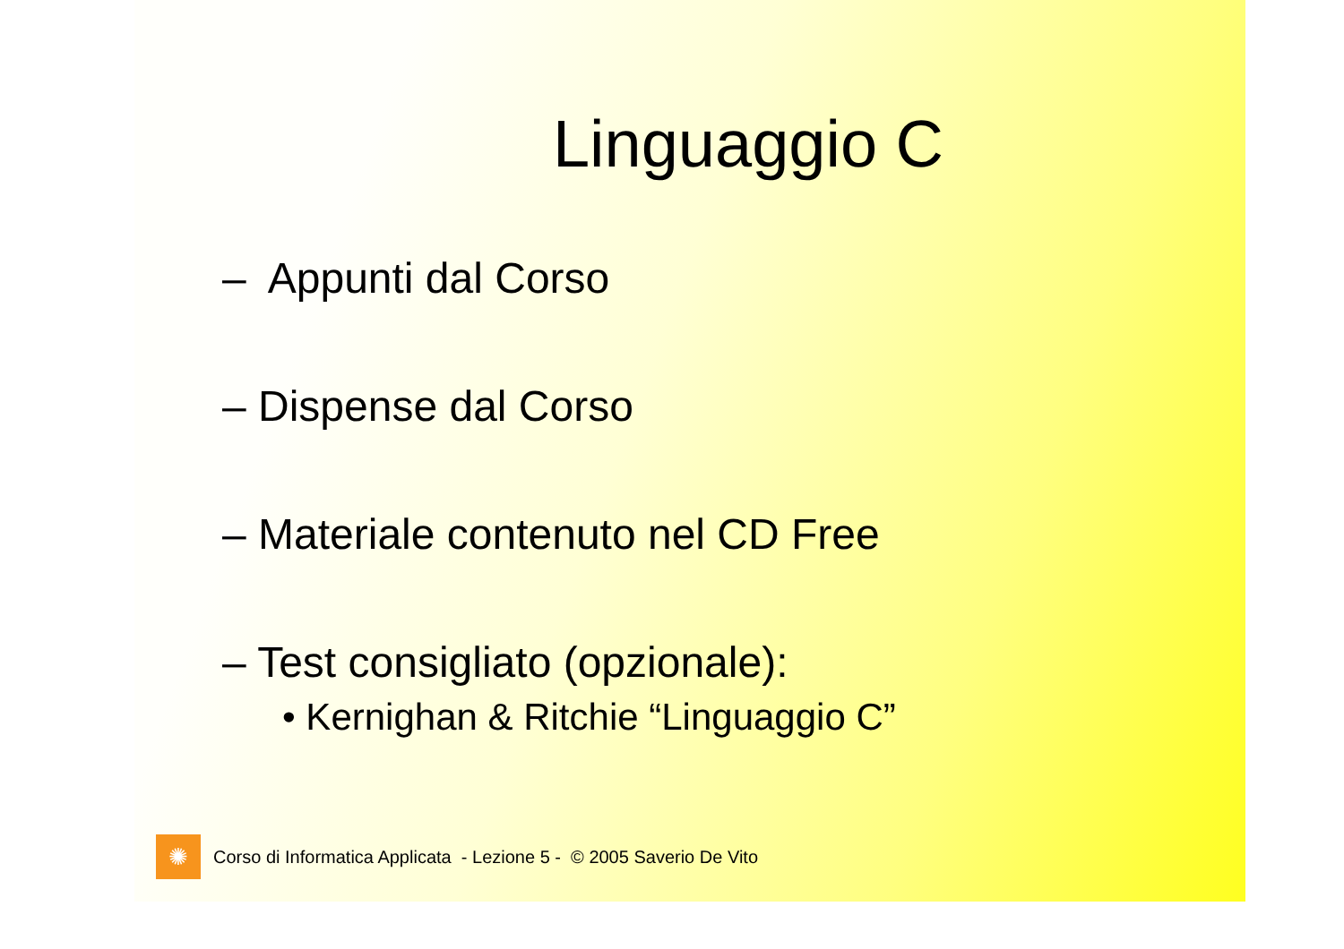Linguaggio C
– Appunti dal Corso
– Dispense dal Corso
– Materiale contenuto nel CD Free
– Test consigliato (opzionale):
• Kernighan & Ritchie “Linguaggio C”
✺
Corso di Informatica Applicata - Lezione 5 - © 2005 Saverio De Vito